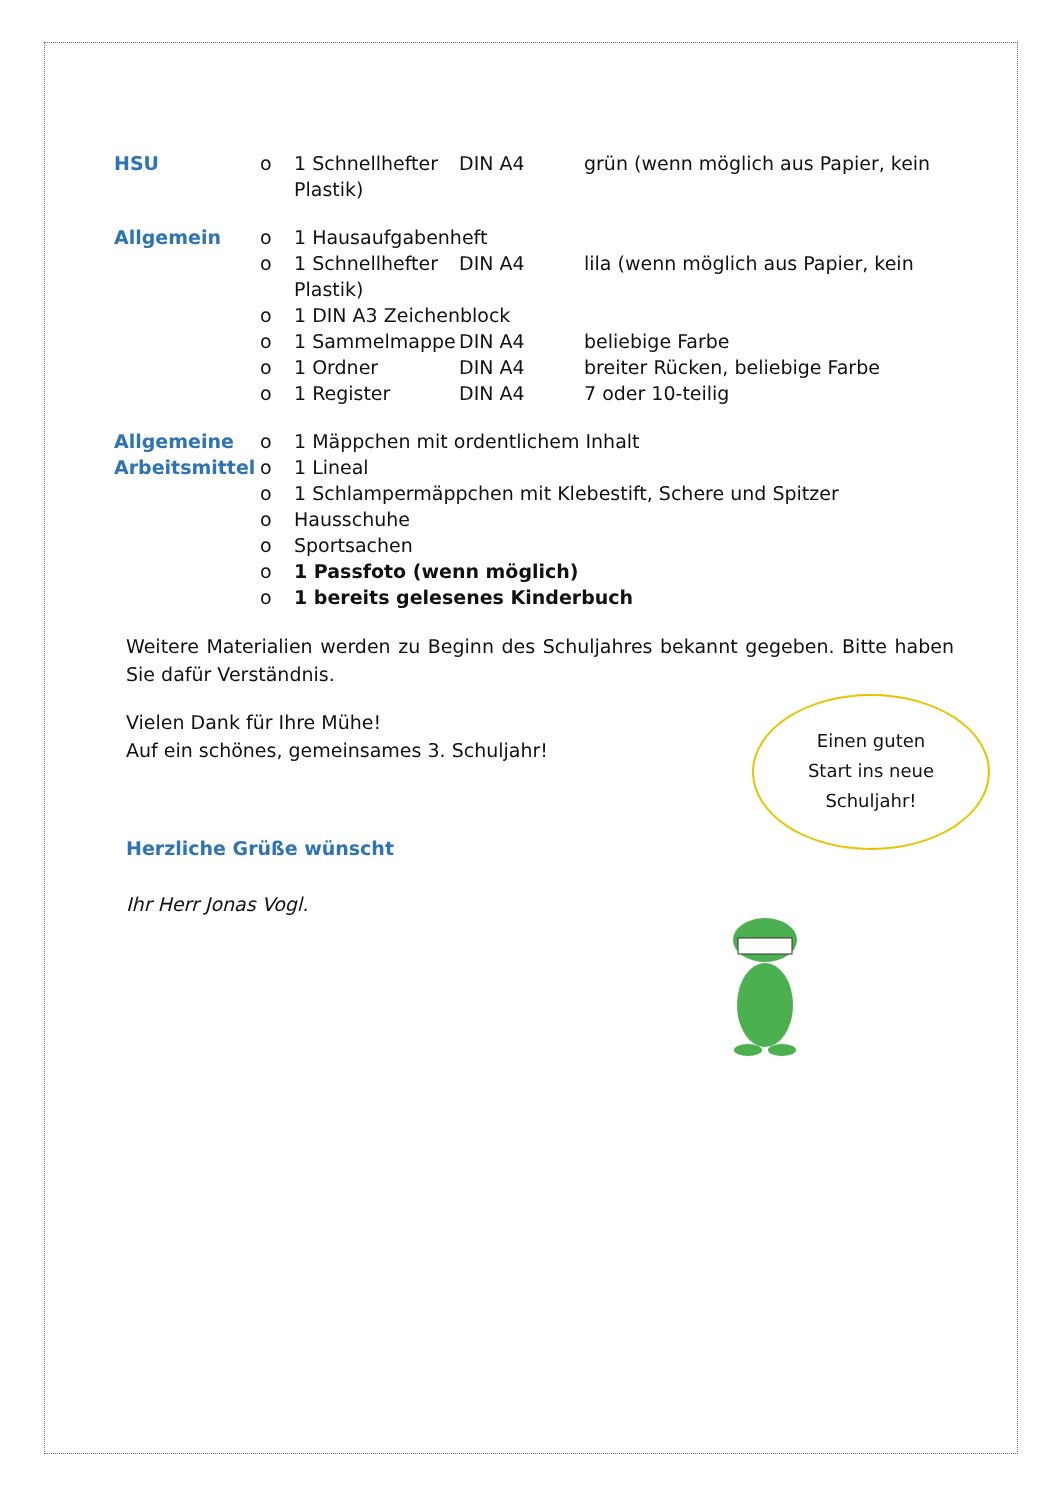HSU o 1 Schnellhefter DIN A4 grün (wenn möglich aus Papier, kein Plastik)
Allgemein o 1 Hausaufgabenheft
o 1 Schnellhefter DIN A4 lila (wenn möglich aus Papier, kein Plastik)
o 1 DIN A3 Zeichenblock
o 1 Sammelmappe DIN A4 beliebige Farbe
o 1 Ordner DIN A4 breiter Rücken, beliebige Farbe
o 1 Register DIN A4 7 oder 10-teilig
Allgemeine Arbeitsmittel
o 1 Mäppchen mit ordentlichem Inhalt
o 1 Lineal
o 1 Schlampermäppchen mit Klebestift, Schere und Spitzer
o Hausschuhe
o Sportsachen
o 1 Passfoto (wenn möglich)
o 1 bereits gelesenes Kinderbuch
Weitere Materialien werden zu Beginn des Schuljahres bekannt gegeben. Bitte haben Sie dafür Verständnis.
Vielen Dank für Ihre Mühe!
Auf ein schönes, gemeinsames 3. Schuljahr!
Herzliche Grüße wünscht
Ihr Herr Jonas Vogl.
Einen guten
Start ins neue
Schuljahr!